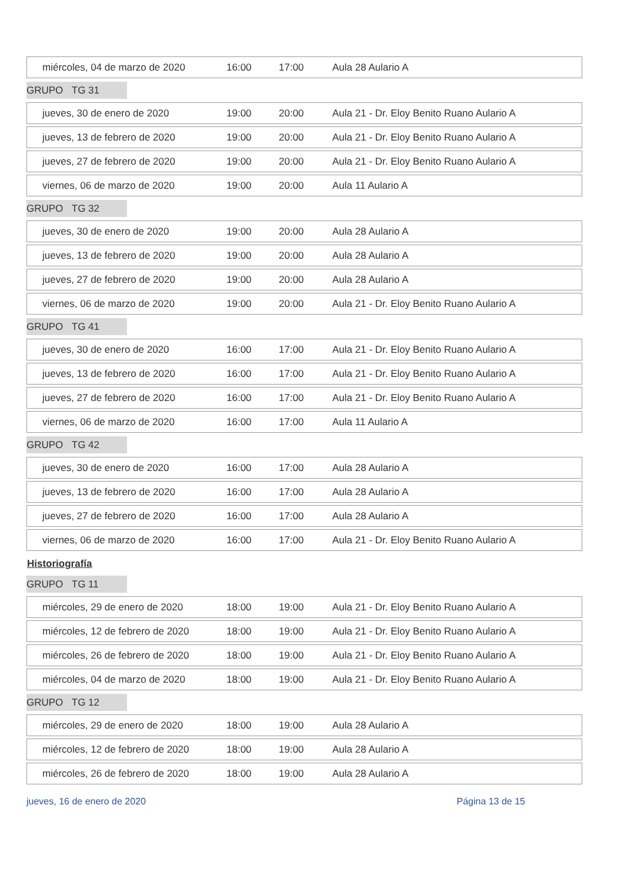| miércoles, 04 de marzo de 2020 | 16:00 | 17:00 | Aula 28 Aulario A |
GRUPO TG 31
| jueves, 30 de enero de 2020 | 19:00 | 20:00 | Aula 21 - Dr. Eloy Benito Ruano Aulario A |
| jueves, 13 de febrero de 2020 | 19:00 | 20:00 | Aula 21 - Dr. Eloy Benito Ruano Aulario A |
| jueves, 27 de febrero de 2020 | 19:00 | 20:00 | Aula 21 - Dr. Eloy Benito Ruano Aulario A |
| viernes, 06 de marzo de 2020 | 19:00 | 20:00 | Aula 11 Aulario A |
GRUPO TG 32
| jueves, 30 de enero de 2020 | 19:00 | 20:00 | Aula 28 Aulario A |
| jueves, 13 de febrero de 2020 | 19:00 | 20:00 | Aula 28 Aulario A |
| jueves, 27 de febrero de 2020 | 19:00 | 20:00 | Aula 28 Aulario A |
| viernes, 06 de marzo de 2020 | 19:00 | 20:00 | Aula 21 - Dr. Eloy Benito Ruano Aulario A |
GRUPO TG 41
| jueves, 30 de enero de 2020 | 16:00 | 17:00 | Aula 21 - Dr. Eloy Benito Ruano Aulario A |
| jueves, 13 de febrero de 2020 | 16:00 | 17:00 | Aula 21 - Dr. Eloy Benito Ruano Aulario A |
| jueves, 27 de febrero de 2020 | 16:00 | 17:00 | Aula 21 - Dr. Eloy Benito Ruano Aulario A |
| viernes, 06 de marzo de 2020 | 16:00 | 17:00 | Aula 11 Aulario A |
GRUPO TG 42
| jueves, 30 de enero de 2020 | 16:00 | 17:00 | Aula 28 Aulario A |
| jueves, 13 de febrero de 2020 | 16:00 | 17:00 | Aula 28 Aulario A |
| jueves, 27 de febrero de 2020 | 16:00 | 17:00 | Aula 28 Aulario A |
| viernes, 06 de marzo de 2020 | 16:00 | 17:00 | Aula 21 - Dr. Eloy Benito Ruano Aulario A |
Historiografía
GRUPO TG 11
| miércoles, 29 de enero de 2020 | 18:00 | 19:00 | Aula 21 - Dr. Eloy Benito Ruano Aulario A |
| miércoles, 12 de febrero de 2020 | 18:00 | 19:00 | Aula 21 - Dr. Eloy Benito Ruano Aulario A |
| miércoles, 26 de febrero de 2020 | 18:00 | 19:00 | Aula 21 - Dr. Eloy Benito Ruano Aulario A |
| miércoles, 04 de marzo de 2020 | 18:00 | 19:00 | Aula 21 - Dr. Eloy Benito Ruano Aulario A |
GRUPO TG 12
| miércoles, 29 de enero de 2020 | 18:00 | 19:00 | Aula 28 Aulario A |
| miércoles, 12 de febrero de 2020 | 18:00 | 19:00 | Aula 28 Aulario A |
| miércoles, 26 de febrero de 2020 | 18:00 | 19:00 | Aula 28 Aulario A |
jueves, 16 de enero de 2020 Página 13 de 15